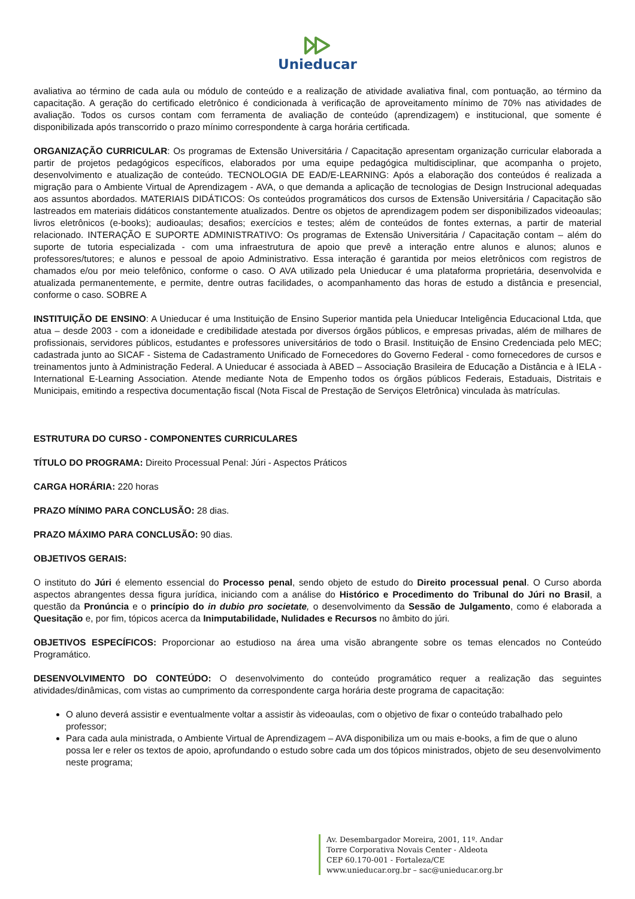Unieducar
avaliativa ao término de cada aula ou módulo de conteúdo e a realização de atividade avaliativa final, com pontuação, ao término da capacitação. A geração do certificado eletrônico é condicionada à verificação de aproveitamento mínimo de 70% nas atividades de avaliação. Todos os cursos contam com ferramenta de avaliação de conteúdo (aprendizagem) e institucional, que somente é disponibilizada após transcorrido o prazo mínimo correspondente à carga horária certificada.
ORGANIZAÇÃO CURRICULAR: Os programas de Extensão Universitária / Capacitação apresentam organização curricular elaborada a partir de projetos pedagógicos específicos, elaborados por uma equipe pedagógica multidisciplinar, que acompanha o projeto, desenvolvimento e atualização de conteúdo. TECNOLOGIA DE EAD/E-LEARNING: Após a elaboração dos conteúdos é realizada a migração para o Ambiente Virtual de Aprendizagem - AVA, o que demanda a aplicação de tecnologias de Design Instrucional adequadas aos assuntos abordados. MATERIAIS DIDÁTICOS: Os conteúdos programáticos dos cursos de Extensão Universitária / Capacitação são lastreados em materiais didáticos constantemente atualizados. Dentre os objetos de aprendizagem podem ser disponibilizados videoaulas; livros eletrônicos (e-books); audioaulas; desafios; exercícios e testes; além de conteúdos de fontes externas, a partir de material relacionado. INTERAÇÃO E SUPORTE ADMINISTRATIVO: Os programas de Extensão Universitária / Capacitação contam – além do suporte de tutoria especializada - com uma infraestrutura de apoio que prevê a interação entre alunos e alunos; alunos e professores/tutores; e alunos e pessoal de apoio Administrativo. Essa interação é garantida por meios eletrônicos com registros de chamados e/ou por meio telefônico, conforme o caso. O AVA utilizado pela Unieducar é uma plataforma proprietária, desenvolvida e atualizada permanentemente, e permite, dentre outras facilidades, o acompanhamento das horas de estudo a distância e presencial, conforme o caso. SOBRE A
INSTITUIÇÃO DE ENSINO: A Unieducar é uma Instituição de Ensino Superior mantida pela Unieducar Inteligência Educacional Ltda, que atua – desde 2003 - com a idoneidade e credibilidade atestada por diversos órgãos públicos, e empresas privadas, além de milhares de profissionais, servidores públicos, estudantes e professores universitários de todo o Brasil. Instituição de Ensino Credenciada pelo MEC; cadastrada junto ao SICAF - Sistema de Cadastramento Unificado de Fornecedores do Governo Federal - como fornecedores de cursos e treinamentos junto à Administração Federal. A Unieducar é associada à ABED – Associação Brasileira de Educação a Distância e à IELA - International E-Learning Association. Atende mediante Nota de Empenho todos os órgãos públicos Federais, Estaduais, Distritais e Municipais, emitindo a respectiva documentação fiscal (Nota Fiscal de Prestação de Serviços Eletrônica) vinculada às matrículas.
ESTRUTURA DO CURSO - COMPONENTES CURRICULARES
TÍTULO DO PROGRAMA: Direito Processual Penal: Júri - Aspectos Práticos
CARGA HORÁRIA: 220 horas
PRAZO MÍNIMO PARA CONCLUSÃO: 28 dias.
PRAZO MÁXIMO PARA CONCLUSÃO: 90 dias.
OBJETIVOS GERAIS:
O instituto do Júri é elemento essencial do Processo penal, sendo objeto de estudo do Direito processual penal. O Curso aborda aspectos abrangentes dessa figura jurídica, iniciando com a análise do Histórico e Procedimento do Tribunal do Júri no Brasil, a questão da Pronúncia e o princípio do in dubio pro societate, o desenvolvimento da Sessão de Julgamento, como é elaborada a Quesitação e, por fim, tópicos acerca da Inimputabilidade, Nulidades e Recursos no âmbito do júri.
OBJETIVOS ESPECÍFICOS: Proporcionar ao estudioso na área uma visão abrangente sobre os temas elencados no Conteúdo Programático.
DESENVOLVIMENTO DO CONTEÚDO: O desenvolvimento do conteúdo programático requer a realização das seguintes atividades/dinâmicas, com vistas ao cumprimento da correspondente carga horária deste programa de capacitação:
O aluno deverá assistir e eventualmente voltar a assistir às videoaulas, com o objetivo de fixar o conteúdo trabalhado pelo professor;
Para cada aula ministrada, o Ambiente Virtual de Aprendizagem – AVA disponibiliza um ou mais e-books, a fim de que o aluno possa ler e reler os textos de apoio, aprofundando o estudo sobre cada um dos tópicos ministrados, objeto de seu desenvolvimento neste programa;
Av. Desembargador Moreira, 2001, 11º. Andar
Torre Corporativa Novais Center - Aldeota
CEP 60.170-001 - Fortaleza/CE
www.unieducar.org.br – sac@unieducar.org.br